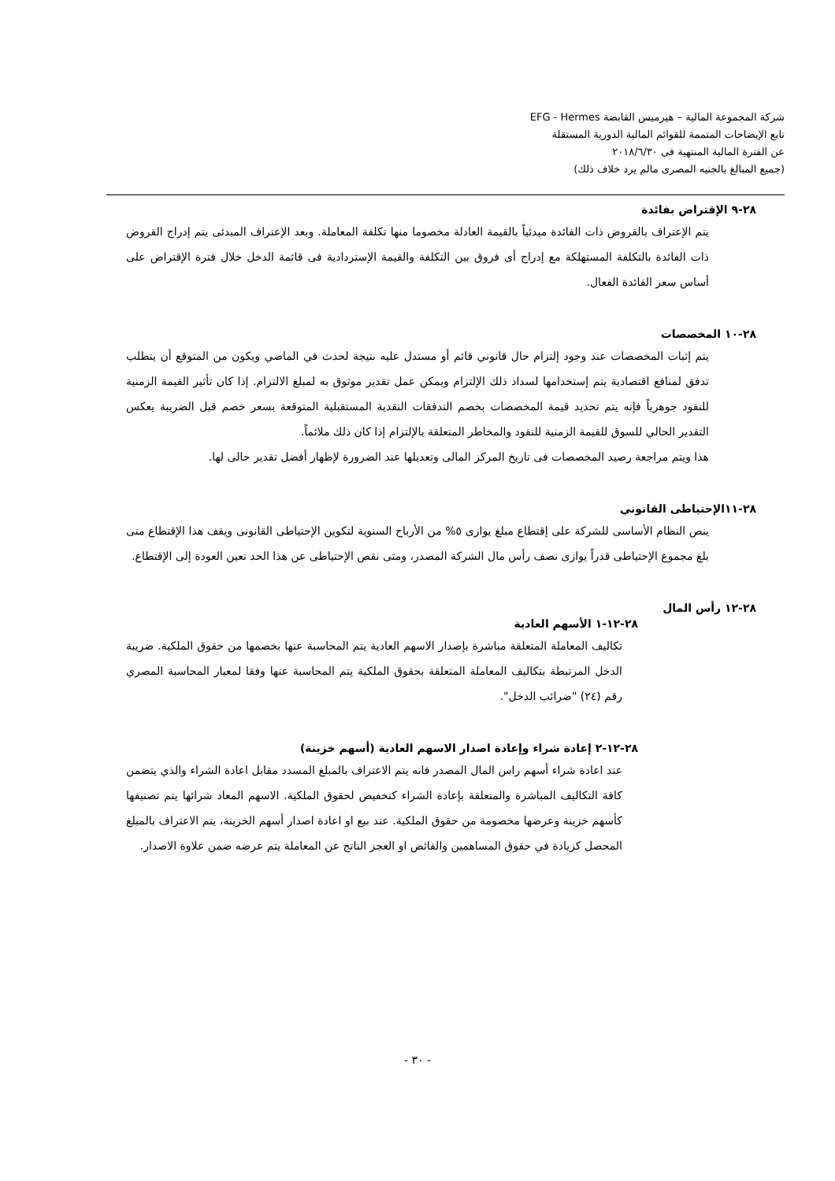شركة المجموعة المالية – هيرميس القابضة EFG - Hermes
تابع الإيضاحات المتممة للقوائم المالية الدورية المستقلة
عن الفترة المالية المنتهية فى ٢٠١٨/٦/٣٠
(جميع المبالغ بالجنيه المصرى مالم يرد خلاف ذلك)
٢٨-٩ الإقتراض بفائدة
يتم الإعتراف بالقروض ذات الفائدة مبدئياً بالقيمة العادلة مخصوما منها تكلفة المعاملة. وبعد الإعتراف المبدئى يتم إدراج القروض ذات الفائدة بالتكلفة المستهلكة مع إدراج أى فروق بين التكلفة والقيمة الإستردادية فى قائمة الدخل خلال فترة الإقتراض على أساس سعر الفائدة الفعال.
٢٨-١٠ المخصصات
يتم إثبات المخصصات عند وجود إلتزام حال قانوني قائم أو مستدل عليه نتيجة لحدث في الماضي ويكون من المتوقع أن يتطلب تدفق لمنافع اقتصادية يتم إستخدامها لسداد ذلك الإلتزام ويمكن عمل تقدير موثوق به لمبلغ الالتزام. إذا كان تأثير القيمة الزمنية للنقود جوهرياً فإنه يتم تحديد قيمة المخصصات بخصم التدفقات النقدية المستقبلية المتوقعة بسعر خصم قبل الضريبة يعكس التقدير الحالي للسوق للقيمة الزمنية للنقود والمخاطر المتعلقة بالإلتزام إذا كان ذلك ملائماً.
هذا ويتم مراجعة رصيد المخصصات فى تاريخ المركز المالى وتعديلها عند الضرورة لإظهار أفضل تقدير حالى لها.
٢٨-١١الإحتياطى القانوني
ينص النظام الأساسى للشركة على إقتطاع مبلغ يوازى ٥% من الأرباح السنوية لتكوين الإحتياطى القانونى ويقف هذا الإقتطاع متى بلغ مجموع الإحتياطى قدراً يوازى نصف رأس مال الشركة المصدر، ومتى نقص الإحتياطى عن هذا الحد تعين العودة إلى الإقتطاع.
٢٨-١٢ رأس المال
٢٨-١٢-١ الأسهم العادية
تكاليف المعاملة المتعلقة مباشرة بإصدار الاسهم العادية يتم المحاسبة عنها بخصمها من حقوق الملكية. ضريبة الدخل المرتبطة بتكاليف المعاملة المتعلقة بحقوق الملكية يتم المحاسبة عنها وفقا لمعيار المحاسبة المصري رقم (٢٤) "ضرائب الدخل".
٢٨-١٢-٢ إعادة شراء وإعادة اصدار الاسهم العادية (أسهم خزينة)
عند اعادة شراء أسهم راس المال المصدر فانه يتم الاعتراف بالمبلغ المسدد مقابل اعادة الشراء والذي يتضمن كافة التكاليف المباشرة والمتعلقة بإعادة الشراء كتخفيض لحقوق الملكية. الاسهم المعاد شرائها يتم تصنيفها كأسهم خزينة وعرضها مخصومة من حقوق الملكية. عند بيع او اعادة اصدار أسهم الخزينة، يتم الاعتراف بالمبلغ المحصل كزيادة في حقوق المساهمين والفائض او العجز الناتج عن المعاملة يتم عرضه ضمن علاوة الاصدار.
- ٣٠ -